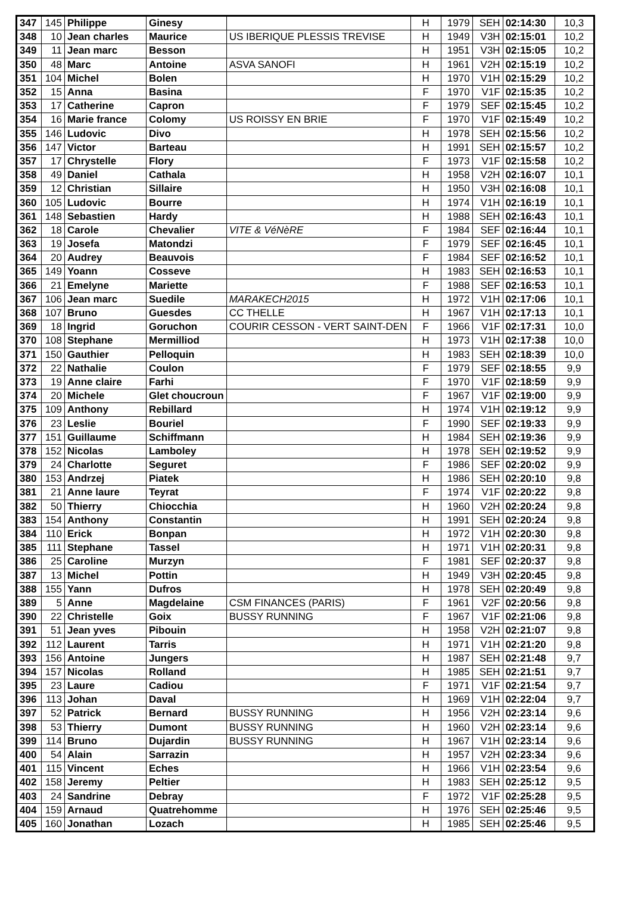| 347 | 145 | Philippe | Ginesy | | H | 1979 | SEH | 02:14:30 | 10,3 |
| 348 | 10 | Jean charles | Maurice | US IBERIQUE PLESSIS TREVISE | H | 1949 | V3H | 02:15:01 | 10,2 |
| 349 | 11 | Jean marc | Besson | | H | 1951 | V3H | 02:15:05 | 10,2 |
| 350 | 48 | Marc | Antoine | ASVA SANOFI | H | 1961 | V2H | 02:15:19 | 10,2 |
| 351 | 104 | Michel | Bolen | | H | 1970 | V1H | 02:15:29 | 10,2 |
| 352 | 15 | Anna | Basina | | F | 1970 | V1F | 02:15:35 | 10,2 |
| 353 | 17 | Catherine | Capron | | F | 1979 | SEF | 02:15:45 | 10,2 |
| 354 | 16 | Marie france | Colomy | US ROISSY EN BRIE | F | 1970 | V1F | 02:15:49 | 10,2 |
| 355 | 146 | Ludovic | Divo | | H | 1978 | SEH | 02:15:56 | 10,2 |
| 356 | 147 | Victor | Barteau | | H | 1991 | SEH | 02:15:57 | 10,2 |
| 357 | 17 | Chrystelle | Flory | | F | 1973 | V1F | 02:15:58 | 10,2 |
| 358 | 49 | Daniel | Cathala | | H | 1958 | V2H | 02:16:07 | 10,1 |
| 359 | 12 | Christian | Sillaire | | H | 1950 | V3H | 02:16:08 | 10,1 |
| 360 | 105 | Ludovic | Bourre | | H | 1974 | V1H | 02:16:19 | 10,1 |
| 361 | 148 | Sebastien | Hardy | | H | 1988 | SEH | 02:16:43 | 10,1 |
| 362 | 18 | Carole | Chevalier | VITE & VéNèRE | F | 1984 | SEF | 02:16:44 | 10,1 |
| 363 | 19 | Josefa | Matondzi | | F | 1979 | SEF | 02:16:45 | 10,1 |
| 364 | 20 | Audrey | Beauvois | | F | 1984 | SEF | 02:16:52 | 10,1 |
| 365 | 149 | Yoann | Cosseve | | H | 1983 | SEH | 02:16:53 | 10,1 |
| 366 | 21 | Emelyne | Mariette | | F | 1988 | SEF | 02:16:53 | 10,1 |
| 367 | 106 | Jean marc | Suedile | MARAKECH2015 | H | 1972 | V1H | 02:17:06 | 10,1 |
| 368 | 107 | Bruno | Guesdes | CC THELLE | H | 1967 | V1H | 02:17:13 | 10,1 |
| 369 | 18 | Ingrid | Goruchon | COURIR CESSON - VERT SAINT-DEN | F | 1966 | V1F | 02:17:31 | 10,0 |
| 370 | 108 | Stephane | Mermilliod | | H | 1973 | V1H | 02:17:38 | 10,0 |
| 371 | 150 | Gauthier | Pelloquin | | H | 1983 | SEH | 02:18:39 | 10,0 |
| 372 | 22 | Nathalie | Coulon | | F | 1979 | SEF | 02:18:55 | 9,9 |
| 373 | 19 | Anne claire | Farhi | | F | 1970 | V1F | 02:18:59 | 9,9 |
| 374 | 20 | Michele | Glet choucroun | | F | 1967 | V1F | 02:19:00 | 9,9 |
| 375 | 109 | Anthony | Rebillard | | H | 1974 | V1H | 02:19:12 | 9,9 |
| 376 | 23 | Leslie | Bouriel | | F | 1990 | SEF | 02:19:33 | 9,9 |
| 377 | 151 | Guillaume | Schiffmann | | H | 1984 | SEH | 02:19:36 | 9,9 |
| 378 | 152 | Nicolas | Lamboley | | H | 1978 | SEH | 02:19:52 | 9,9 |
| 379 | 24 | Charlotte | Seguret | | F | 1986 | SEF | 02:20:02 | 9,9 |
| 380 | 153 | Andrzej | Piatek | | H | 1986 | SEH | 02:20:10 | 9,8 |
| 381 | 21 | Anne laure | Teyrat | | F | 1974 | V1F | 02:20:22 | 9,8 |
| 382 | 50 | Thierry | Chiocchia | | H | 1960 | V2H | 02:20:24 | 9,8 |
| 383 | 154 | Anthony | Constantin | | H | 1991 | SEH | 02:20:24 | 9,8 |
| 384 | 110 | Erick | Bonpan | | H | 1972 | V1H | 02:20:30 | 9,8 |
| 385 | 111 | Stephane | Tassel | | H | 1971 | V1H | 02:20:31 | 9,8 |
| 386 | 25 | Caroline | Murzyn | | F | 1981 | SEF | 02:20:37 | 9,8 |
| 387 | 13 | Michel | Pottin | | H | 1949 | V3H | 02:20:45 | 9,8 |
| 388 | 155 | Yann | Dufros | | H | 1978 | SEH | 02:20:49 | 9,8 |
| 389 | 5 | Anne | Magdelaine | CSM FINANCES (PARIS) | F | 1961 | V2F | 02:20:56 | 9,8 |
| 390 | 22 | Christelle | Goix | BUSSY RUNNING | F | 1967 | V1F | 02:21:06 | 9,8 |
| 391 | 51 | Jean yves | Pibouin | | H | 1958 | V2H | 02:21:07 | 9,8 |
| 392 | 112 | Laurent | Tarris | | H | 1971 | V1H | 02:21:20 | 9,8 |
| 393 | 156 | Antoine | Jungers | | H | 1987 | SEH | 02:21:48 | 9,7 |
| 394 | 157 | Nicolas | Rolland | | H | 1985 | SEH | 02:21:51 | 9,7 |
| 395 | 23 | Laure | Cadiou | | F | 1971 | V1F | 02:21:54 | 9,7 |
| 396 | 113 | Johan | Daval | | H | 1969 | V1H | 02:22:04 | 9,7 |
| 397 | 52 | Patrick | Bernard | BUSSY RUNNING | H | 1956 | V2H | 02:23:14 | 9,6 |
| 398 | 53 | Thierry | Dumont | BUSSY RUNNING | H | 1960 | V2H | 02:23:14 | 9,6 |
| 399 | 114 | Bruno | Dujardin | BUSSY RUNNING | H | 1967 | V1H | 02:23:14 | 9,6 |
| 400 | 54 | Alain | Sarrazin | | H | 1957 | V2H | 02:23:34 | 9,6 |
| 401 | 115 | Vincent | Eches | | H | 1966 | V1H | 02:23:54 | 9,6 |
| 402 | 158 | Jeremy | Peltier | | H | 1983 | SEH | 02:25:12 | 9,5 |
| 403 | 24 | Sandrine | Debray | | F | 1972 | V1F | 02:25:28 | 9,5 |
| 404 | 159 | Arnaud | Quatrehomme | | H | 1976 | SEH | 02:25:46 | 9,5 |
| 405 | 160 | Jonathan | Lozach | | H | 1985 | SEH | 02:25:46 | 9,5 |